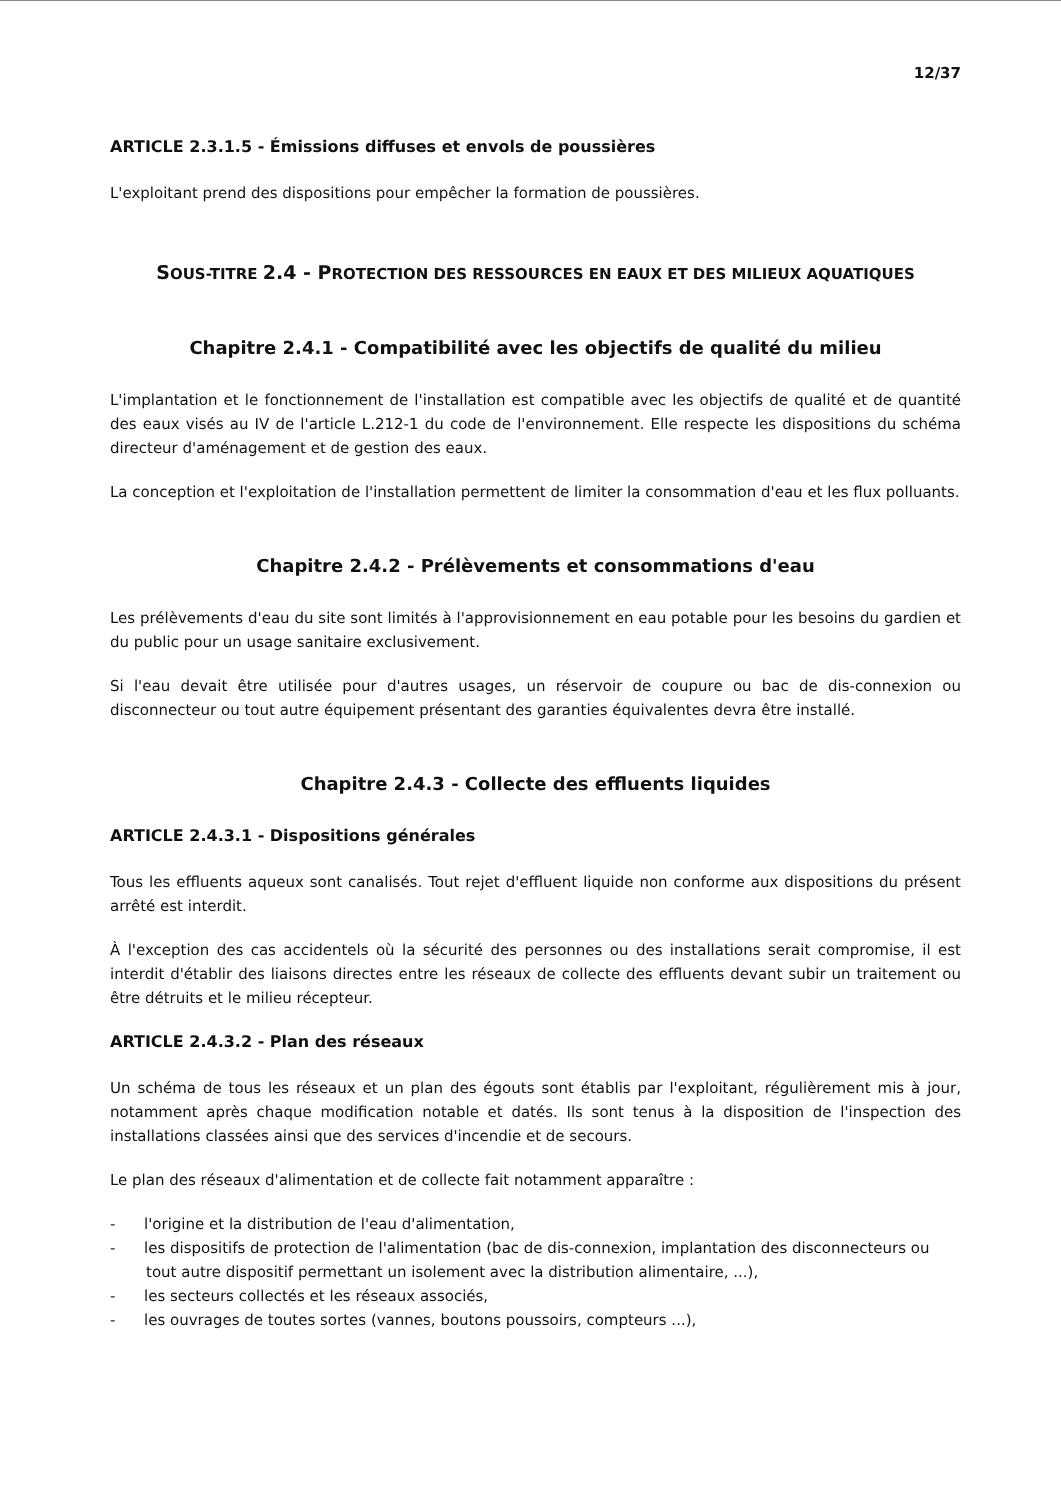12/37
ARTICLE 2.3.1.5 - Émissions diffuses et envols de poussières
L'exploitant prend des dispositions pour empêcher la formation de poussières.
SOUS-TITRE 2.4 - PROTECTION DES RESSOURCES EN EAUX ET DES MILIEUX AQUATIQUES
Chapitre 2.4.1 - Compatibilité avec les objectifs de qualité du milieu
L'implantation et le fonctionnement de l'installation est compatible avec les objectifs de qualité et de quantité des eaux visés au IV de l'article L.212-1 du code de l'environnement. Elle respecte les dispositions du schéma directeur d'aménagement et de gestion des eaux.
La conception et l'exploitation de l'installation permettent de limiter la consommation d'eau et les flux polluants.
Chapitre 2.4.2 - Prélèvements et consommations d'eau
Les prélèvements d'eau du site sont limités à l'approvisionnement en eau potable pour les besoins du gardien et du public pour un usage sanitaire exclusivement.
Si l'eau devait être utilisée pour d'autres usages, un réservoir de coupure ou bac de dis-connexion ou disconnecteur ou tout autre équipement présentant des garanties équivalentes devra être installé.
Chapitre 2.4.3 - Collecte des effluents liquides
ARTICLE 2.4.3.1 - Dispositions générales
Tous les effluents aqueux sont canalisés. Tout rejet d'effluent liquide non conforme aux dispositions du présent arrêté est interdit.
À l'exception des cas accidentels où la sécurité des personnes ou des installations serait compromise, il est interdit d'établir des liaisons directes entre les réseaux de collecte des effluents devant subir un traitement ou être détruits et le milieu récepteur.
ARTICLE 2.4.3.2 - Plan des réseaux
Un schéma de tous les réseaux et un plan des égouts sont établis par l'exploitant, régulièrement mis à jour, notamment après chaque modification notable et datés. Ils sont tenus à la disposition de l'inspection des installations classées ainsi que des services d'incendie et de secours.
Le plan des réseaux d'alimentation et de collecte fait notamment apparaître :
- l'origine et la distribution de l'eau d'alimentation,
- les dispositifs de protection de l'alimentation (bac de dis-connexion, implantation des disconnecteurs ou tout autre dispositif permettant un isolement avec la distribution alimentaire, ...),
- les secteurs collectés et les réseaux associés,
- les ouvrages de toutes sortes (vannes, boutons poussoirs, compteurs ...),